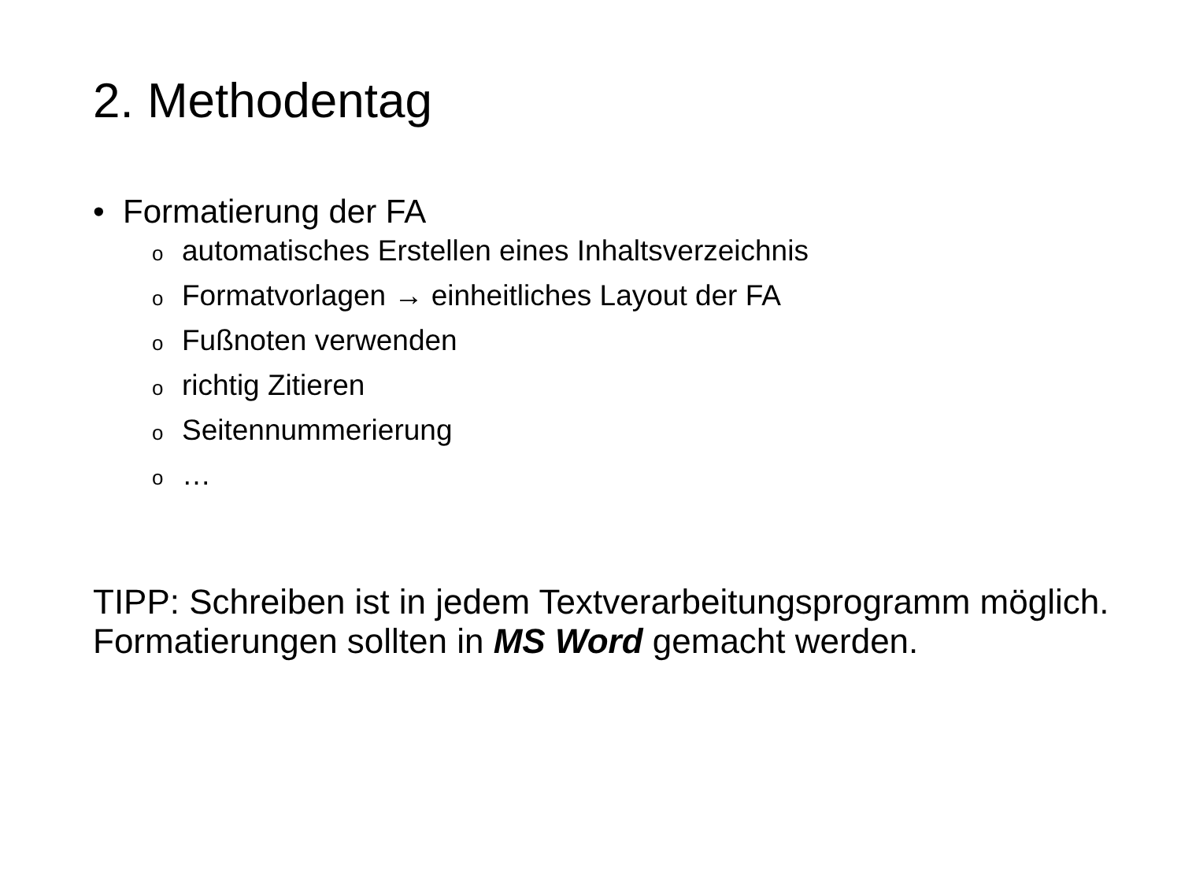2. Methodentag
• Formatierung der FA
oautomatisches Erstellen eines Inhaltsverzeichnis
o Formatvorlagen → einheitliches Layout der FA
o Fußnoten verwenden
orichtig Zitieren
o Seitennummerierung
o …
TIPP: Schreiben ist in jedem Textverarbeitungsprogramm möglich. Formatierungen sollten in MS Word gemacht werden.